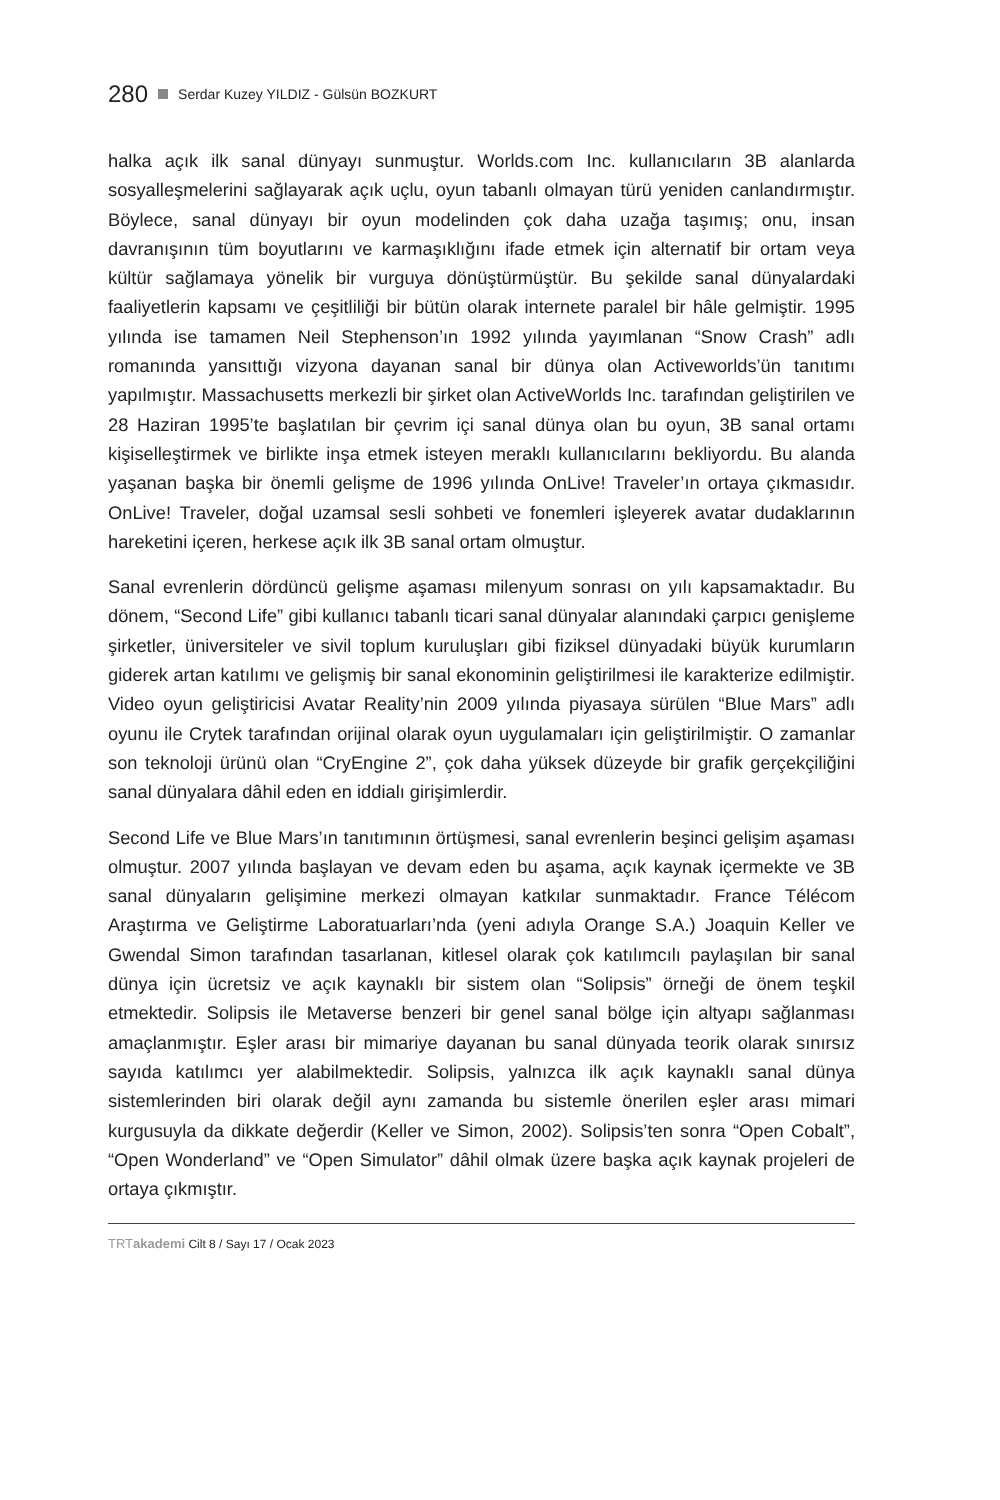280 Serdar Kuzey YILDIZ - Gülsün BOZKURT
halka açık ilk sanal dünyayı sunmuştur. Worlds.com Inc. kullanıcıların 3B alanlarda sosyalleşmelerini sağlayarak açık uçlu, oyun tabanlı olmayan türü yeniden canlandırmıştır. Böylece, sanal dünyayı bir oyun modelinden çok daha uzağa taşımış; onu, insan davranışının tüm boyutlarını ve karmaşıklığını ifade etmek için alternatif bir ortam veya kültür sağlamaya yönelik bir vurguya dönüştürmüştür. Bu şekilde sanal dünyalardaki faaliyetlerin kapsamı ve çeşitliliği bir bütün olarak internete paralel bir hâle gelmiştir. 1995 yılında ise tamamen Neil Stephenson’ın 1992 yılında yayımlanan “Snow Crash” adlı romanında yansıttığı vizyona dayanan sanal bir dünya olan Activeworlds’ün tanıtımı yapılmıştır. Massachusetts merkezli bir şirket olan ActiveWorlds Inc. tarafından geliştirilen ve 28 Haziran 1995’te başlatılan bir çevrim içi sanal dünya olan bu oyun, 3B sanal ortamı kişiselleştirmek ve birlikte inşa etmek isteyen meraklı kullanıcılarını bekliyordu. Bu alanda yaşanan başka bir önemli gelişme de 1996 yılında OnLive! Traveler’ın ortaya çıkmasıdır. OnLive! Traveler, doğal uzamsal sesli sohbeti ve fonemleri işleyerek avatar dudaklarının hareketini içeren, herkese açık ilk 3B sanal ortam olmuştur.
Sanal evrenlerin dördüncü gelişme aşaması milenyum sonrası on yılı kapsamaktadır. Bu dönem, “Second Life” gibi kullanıcı tabanlı ticari sanal dünyalar alanındaki çarpıcı genişleme şirketler, üniversiteler ve sivil toplum kuruluşları gibi fiziksel dünyadaki büyük kurumların giderek artan katılımı ve gelişmiş bir sanal ekonominin geliştirilmesi ile karakterize edilmiştir. Video oyun geliştiricisi Avatar Reality’nin 2009 yılında piyasaya sürülen “Blue Mars” adlı oyunu ile Crytek tarafından orijinal olarak oyun uygulamaları için geliştirilmiştir. O zamanlar son teknoloji ürünü olan “CryEngine 2”, çok daha yüksek düzeyde bir grafik gerçekçiliğini sanal dünyalara dâhil eden en iddialı girişimlerdir.
Second Life ve Blue Mars’ın tanıtımının örtüşmesi, sanal evrenlerin beşinci gelişim aşaması olmuştur. 2007 yılında başlayan ve devam eden bu aşama, açık kaynak içermekte ve 3B sanal dünyaların gelişimine merkezi olmayan katkılar sunmaktadır. France Télécom Araştırma ve Geliştirme Laboratuarları’nda (yeni adıyla Orange S.A.) Joaquin Keller ve Gwendal Simon tarafından tasarlanan, kitlesel olarak çok katılımcılı paylaşılan bir sanal dünya için ücretsiz ve açık kaynaklı bir sistem olan “Solipsis” örneği de önem teşkil etmektedir. Solipsis ile Metaverse benzeri bir genel sanal bölge için altyapı sağlanması amaçlanmıştır. Eşler arası bir mimariye dayanan bu sanal dünyada teorik olarak sınırsız sayıda katılımcı yer alabilmektedir. Solipsis, yalnızca ilk açık kaynaklı sanal dünya sistemlerinden biri olarak değil aynı zamanda bu sistemle önerilen eşler arası mimari kurgusuyla da dikkate değerdir (Keller ve Simon, 2002). Solipsis’ten sonra “Open Cobalt”, “Open Wonderland” ve “Open Simulator” dâhil olmak üzere başka açık kaynak projeleri de ortaya çıkmıştır.
TRTakademi Cilt 8 / Sayı 17 / Ocak 2023